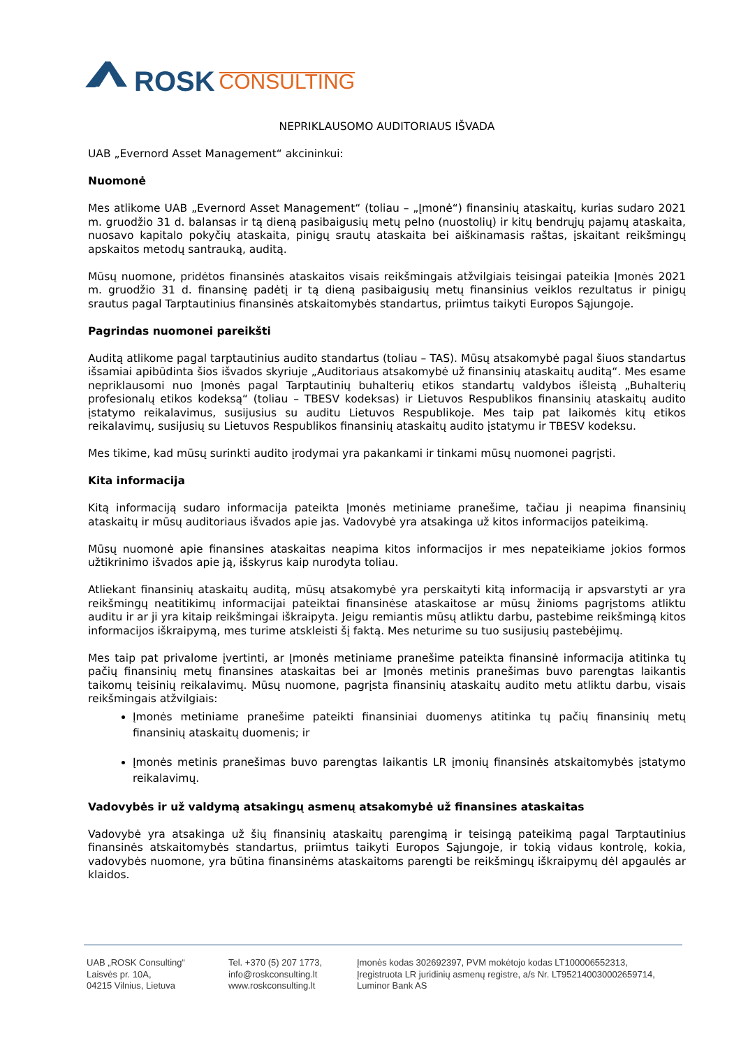ROSK CONSULTING
NEPRIKLAUSOMO AUDITORIAUS IŠVADA
UAB „Evernord Asset Management“ akcininkui:
Nuomonė
Mes atlikome UAB „Evernord Asset Management“ (toliau – „Įmonė“) finansinių ataskaitų, kurias sudaro 2021 m. gruodžio 31 d. balansas ir tą dieną pasibaigusių metų pelno (nuostolių) ir kitų bendrųjų pajamų ataskaita, nuosavo kapitalo pokyčių ataskaita, pinigų srautų ataskaita bei aiškinamasis raštas, įskaitant reikšmingų apskaitos metodų santrauką, auditą.
Mūsų nuomone, pridėtos finansinės ataskaitos visais reikšmingais atžvilgiais teisingai pateikia Įmonės 2021 m. gruodžio 31 d. finansinę padėtį ir tą dieną pasibaigusių metų finansinius veiklos rezultatus ir pinigų srautus pagal Tarptautinius finansinės atskaitomybės standartus, priimtus taikyti Europos Sąjungoje.
Pagrindas nuomonei pareikšti
Auditą atlikome pagal tarptautinius audito standartus (toliau – TAS). Mūsų atsakomybė pagal šiuos standartus išsamiai apibūdinta šios išvados skyriuje „Auditoriaus atsakomybė už finansinių ataskaitų auditą“. Mes esame nepriklausomi nuo Įmonės pagal Tarptautinių buhalterių etikos standartų valdybos išleistą „Buhalterių profesionalų etikos kodeksą“ (toliau – TBESV kodeksas) ir Lietuvos Respublikos finansinių ataskaitų audito įstatymo reikalavimus, susijusius su auditu Lietuvos Respublikoje. Mes taip pat laikomės kitų etikos reikalavimų, susijusių su Lietuvos Respublikos finansinių ataskaitų audito įstatymu ir TBESV kodeksu.
Mes tikime, kad mūsų surinkti audito įrodymai yra pakankami ir tinkami mūsų nuomonei pagrįsti.
Kita informacija
Kitą informaciją sudaro informacija pateikta Įmonės metiniame pranešime, tačiau ji neapima finansinių ataskaitų ir mūsų auditoriaus išvados apie jas. Vadovybė yra atsakinga už kitos informacijos pateikimą.
Mūsų nuomonė apie finansines ataskaitas neapima kitos informacijos ir mes nepateikiame jokios formos užtikrinimo išvados apie ją, išskyrus kaip nurodyta toliau.
Atliekant finansinių ataskaitų auditą, mūsų atsakomybė yra perskaityti kitą informaciją ir apsvarstyti ar yra reikšmingų neatitikimų informacijai pateiktai finansinėse ataskaitose ar mūsų žinioms pagrįstoms atliktu auditu ir ar ji yra kitaip reikšmingai iškraipyta. Jeigu remiantis mūsų atliktu darbu, pastebime reikšmingą kitos informacijos iškraipymą, mes turime atskleisti šį faktą. Mes neturime su tuo susijusių pastebėjimų.
Mes taip pat privalome įvertinti, ar Įmonės metiniame pranešime pateikta finansinė informacija atitinka tų pačių finansinių metų finansines ataskaitas bei ar Įmonės metinis pranešimas buvo parengtas laikantis taikomų teisinių reikalavimų. Mūsų nuomone, pagrįsta finansinių ataskaitų audito metu atliktu darbu, visais reikšmingais atžvilgiais:
Įmonės metiniame pranešime pateikti finansiniai duomenys atitinka tų pačių finansinių metų finansinių ataskaitų duomenis; ir
Įmonės metinis pranešimas buvo parengtas laikantis LR įmonių finansinės atskaitomybės įstatymo reikalavimų.
Vadovybės ir už valdymą atsakingų asmenų atsakomybė už finansines ataskaitas
Vadovybė yra atsakinga už šių finansinių ataskaitų parengimą ir teisingą pateikimą pagal Tarptautinius finansinės atskaitomybės standartus, priimtus taikyti Europos Sąjungoje, ir tokią vidaus kontrolę, kokia, vadovybės nuomone, yra būtina finansinėms ataskaitoms parengti be reikšmingų iškraipymų dėl apgaulės ar klaidos.
UAB „ROSK Consulting“
Laisvės pr. 10A,
04215 Vilnius, Lietuva
Tel. +370 (5) 207 1773,
info@roskconsulting.lt
www.roskconsulting.lt
Įmonės kodas 302692397, PVM mokėtojo kodas LT100006552313,
Įregistruota LR juridinių asmenų registre, a/s Nr. LT952140030002659714,
Luminor Bank AS